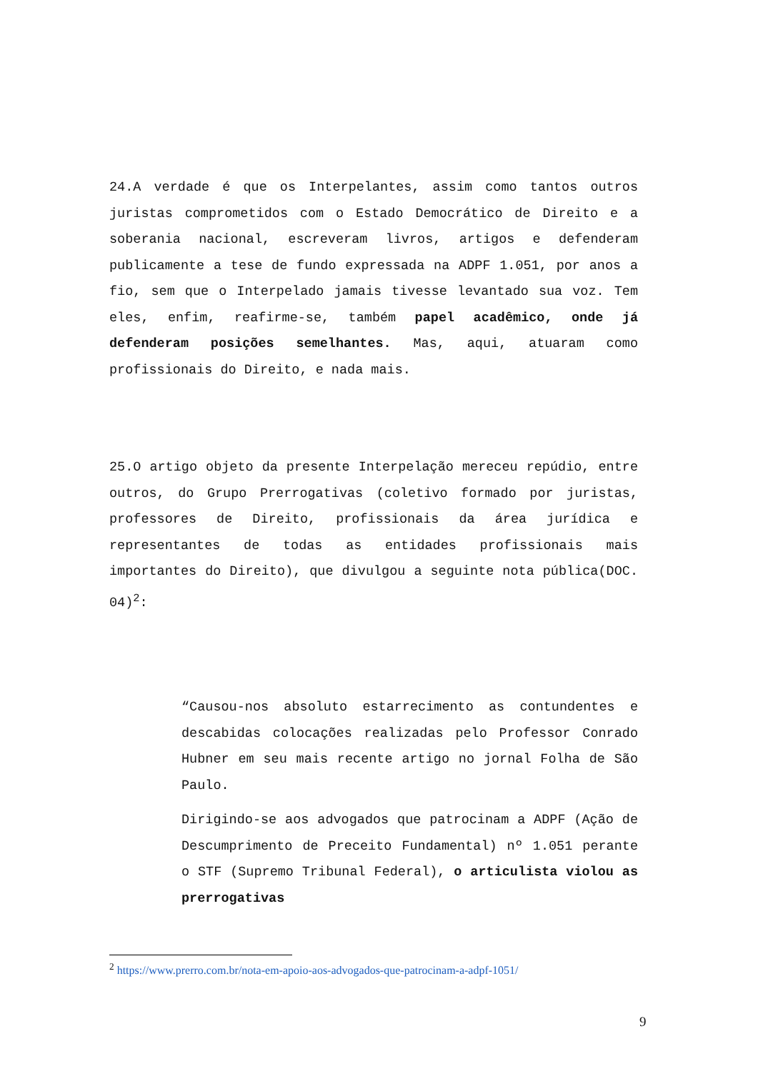24.A verdade é que os Interpelantes, assim como tantos outros juristas comprometidos com o Estado Democrático de Direito e a soberania nacional, escreveram livros, artigos e defenderam publicamente a tese de fundo expressada na ADPF 1.051, por anos a fio, sem que o Interpelado jamais tivesse levantado sua voz. Tem eles, enfim, reafirme-se, também papel acadêmico, onde já defenderam posições semelhantes. Mas, aqui, atuaram como profissionais do Direito, e nada mais.
25.O artigo objeto da presente Interpelação mereceu repúdio, entre outros, do Grupo Prerrogativas (coletivo formado por juristas, professores de Direito, profissionais da área jurídica e representantes de todas as entidades profissionais mais importantes do Direito), que divulgou a seguinte nota pública(DOC. 04)<sup>2</sup>:
“Causou-nos absoluto estarrecimento as contundentes e descabidas colocações realizadas pelo Professor Conrado Hubner em seu mais recente artigo no jornal Folha de São Paulo.
Dirigindo-se aos advogados que patrocinam a ADPF (Ação de Descumprimento de Preceito Fundamental) nº 1.051 perante o STF (Supremo Tribunal Federal), o articulista violou as prerrogativas
<sup>2</sup> https://www.prerro.com.br/nota-em-apoio-aos-advogados-que-patrocinam-a-adpf-1051/
9